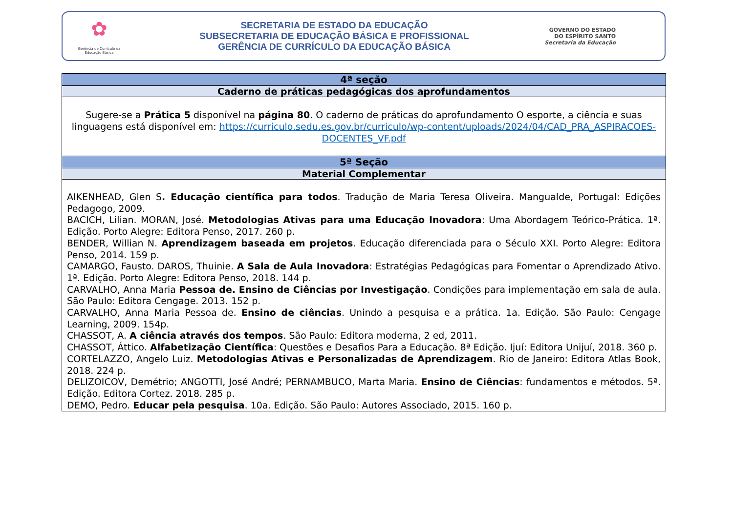✿
Gerência de Currículo da Educação Básica
SECRETARIA DE ESTADO DA EDUCAÇÃO
SUBSECRETARIA DE EDUCAÇÃO BÁSICA E PROFISSIONAL
GERÊNCIA DE CURRÍCULO DA EDUCAÇÃO BÁSICA
GOVERNO DO ESTADO
DO ESPÍRITO SANTO
Secretaria da Educação
| 4ª seção |
| --- |
| Caderno de práticas pedagógicas dos aprofundamentos |
| Sugere-se a Prática 5 disponível na página 80 . O caderno de práticas do aprofundamento O esporte, a ciência e suas linguagens está disponível em: https://curriculo.sedu.es.gov.br/curriculo/wp-content/uploads/2024/04/CAD_PRA_ASPIRACOES-DOCENTES_VF.pdf |
| 5ª Seção |
| Material Complementar |
| AIKENHEAD, Glen S . Educação científica para todos . Tradução de Maria Teresa Oliveira. Mangualde, Portugal: Edições Pedagogo, 2009. BACICH, Lilian. MORAN, José. Metodologias Ativas para uma Educação Inovadora : Uma Abordagem Teórico-Prática. 1ª. Edição. Porto Alegre: Editora Penso, 2017. 260 p. BENDER, Willian N. Aprendizagem baseada em projetos . Educação diferenciada para o Século XXI. Porto Alegre: Editora Penso, 2014. 159 p. CAMARGO, Fausto. DAROS, Thuinie. A Sala de Aula Inovadora : Estratégias Pedagógicas para Fomentar o Aprendizado Ativo. 1ª. Edição. Porto Alegre: Editora Penso, 2018. 144 p. CARVALHO, Anna Maria Pessoa de. Ensino de Ciências por Investigação . Condições para implementação em sala de aula. São Paulo: Editora Cengage. 2013. 152 p. CARVALHO, Anna Maria Pessoa de. Ensino de ciências . Unindo a pesquisa e a prática. 1a. Edição. São Paulo: Cengage Learning, 2009. 154p. CHASSOT, A. A ciência através dos tempos . São Paulo: Editora moderna, 2 ed, 2011. CHASSOT, Áttico. Alfabetização Científica : Questões e Desafios Para a Educação. 8ª Edição. Ijuí: Editora Unijuí, 2018. 360 p. CORTELAZZO, Angelo Luiz. Metodologias Ativas e Personalizadas de Aprendizagem . Rio de Janeiro: Editora Atlas Book, 2018. 224 p. DELIZOICOV, Demétrio; ANGOTTI, José André; PERNAMBUCO, Marta Maria. Ensino de Ciências : fundamentos e métodos. 5ª. Edição. Editora Cortez. 2018. 285 p. DEMO, Pedro. Educar pela pesquisa . 10a. Edição. São Paulo: Autores Associado, 2015. 160 p. |